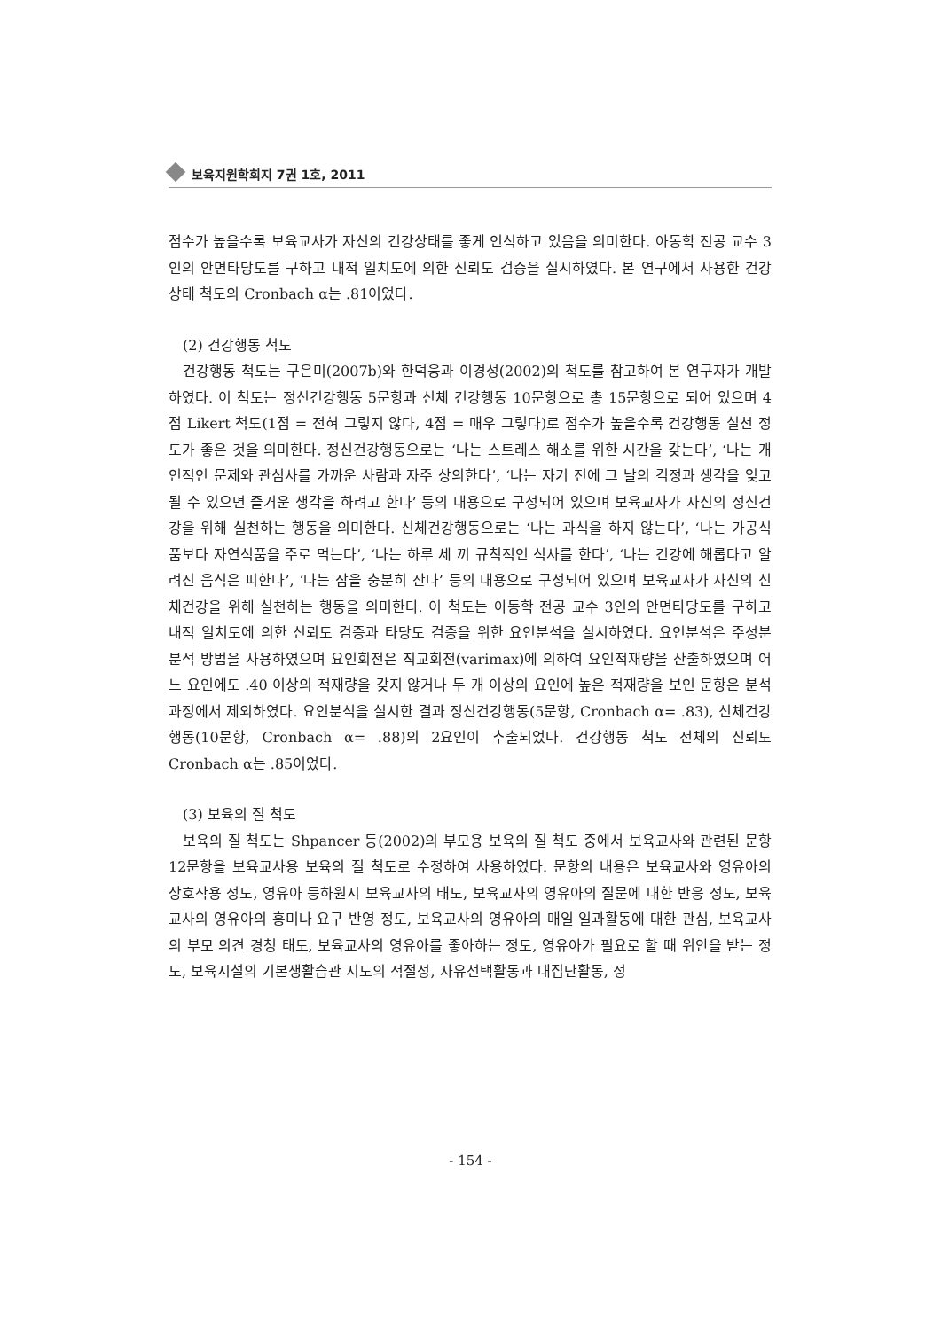보육지원학회지 7권 1호, 2011
점수가 높을수록 보육교사가 자신의 건강상태를 좋게 인식하고 있음을 의미한다. 아동학 전공 교수 3인의 안면타당도를 구하고 내적 일치도에 의한 신뢰도 검증을 실시하였다. 본 연구에서 사용한 건강 상태 척도의 Cronbach α는 .81이었다.
(2) 건강행동 척도
건강행동 척도는 구은미(2007b)와 한덕웅과 이경성(2002)의 척도를 참고하여 본 연구자가 개발하였다. 이 척도는 정신건강행동 5문항과 신체 건강행동 10문항으로 총 15문항으로 되어 있으며 4점 Likert 척도(1점 = 전혀 그렇지 않다, 4점 = 매우 그렇다)로 점수가 높을수록 건강행동 실천 정도가 좋은 것을 의미한다. 정신건강행동으로는 ‘나는 스트레스 해소를 위한 시간을 갖는다’, ‘나는 개인적인 문제와 관심사를 가까운 사람과 자주 상의한다’, ‘나는 자기 전에 그 날의 걱정과 생각을 잊고 될 수 있으면 즐거운 생각을 하려고 한다’ 등의 내용으로 구성되어 있으며 보육교사가 자신의 정신건강을 위해 실천하는 행동을 의미한다. 신체건강행동으로는 ‘나는 과식을 하지 않는다’, ‘나는 가공식품보다 자연식품을 주로 먹는다’, ‘나는 하루 세 끼 규칙적인 식사를 한다’, ‘나는 건강에 해롭다고 알려진 음식은 피한다’, ‘나는 잠을 충분히 잔다’ 등의 내용으로 구성되어 있으며 보육교사가 자신의 신체건강을 위해 실천하는 행동을 의미한다. 이 척도는 아동학 전공 교수 3인의 안면타당도를 구하고 내적 일치도에 의한 신뢰도 검증과 타당도 검증을 위한 요인분석을 실시하였다. 요인분석은 주성분 분석 방법을 사용하였으며 요인회전은 직교회전(varimax)에 의하여 요인적재량을 산출하였으며 어느 요인에도 .40 이상의 적재량을 갖지 않거나 두 개 이상의 요인에 높은 적재량을 보인 문항은 분석과정에서 제외하였다. 요인분석을 실시한 결과 정신건강행동(5문항, Cronbach α= .83), 신체건강행동(10문항, Cronbach α= .88)의 2요인이 추출되었다. 건강행동 척도 전체의 신뢰도 Cronbach α는 .85이었다.
(3) 보육의 질 척도
보육의 질 척도는 Shpancer 등(2002)의 부모용 보육의 질 척도 중에서 보육교사와 관련된 문항 12문항을 보육교사용 보육의 질 척도로 수정하여 사용하였다. 문항의 내용은 보육교사와 영유아의 상호작용 정도, 영유아 등하원시 보육교사의 태도, 보육교사의 영유아의 질문에 대한 반응 정도, 보육교사의 영유아의 흥미나 요구 반영 정도, 보육교사의 영유아의 매일 일과활동에 대한 관심, 보육교사의 부모 의견 경청 태도, 보육교사의 영유아를 좋아하는 정도, 영유아가 필요로 할 때 위안을 받는 정도, 보육시설의 기본생활습관 지도의 적절성, 자유선택활동과 대집단활동, 정
- 154 -